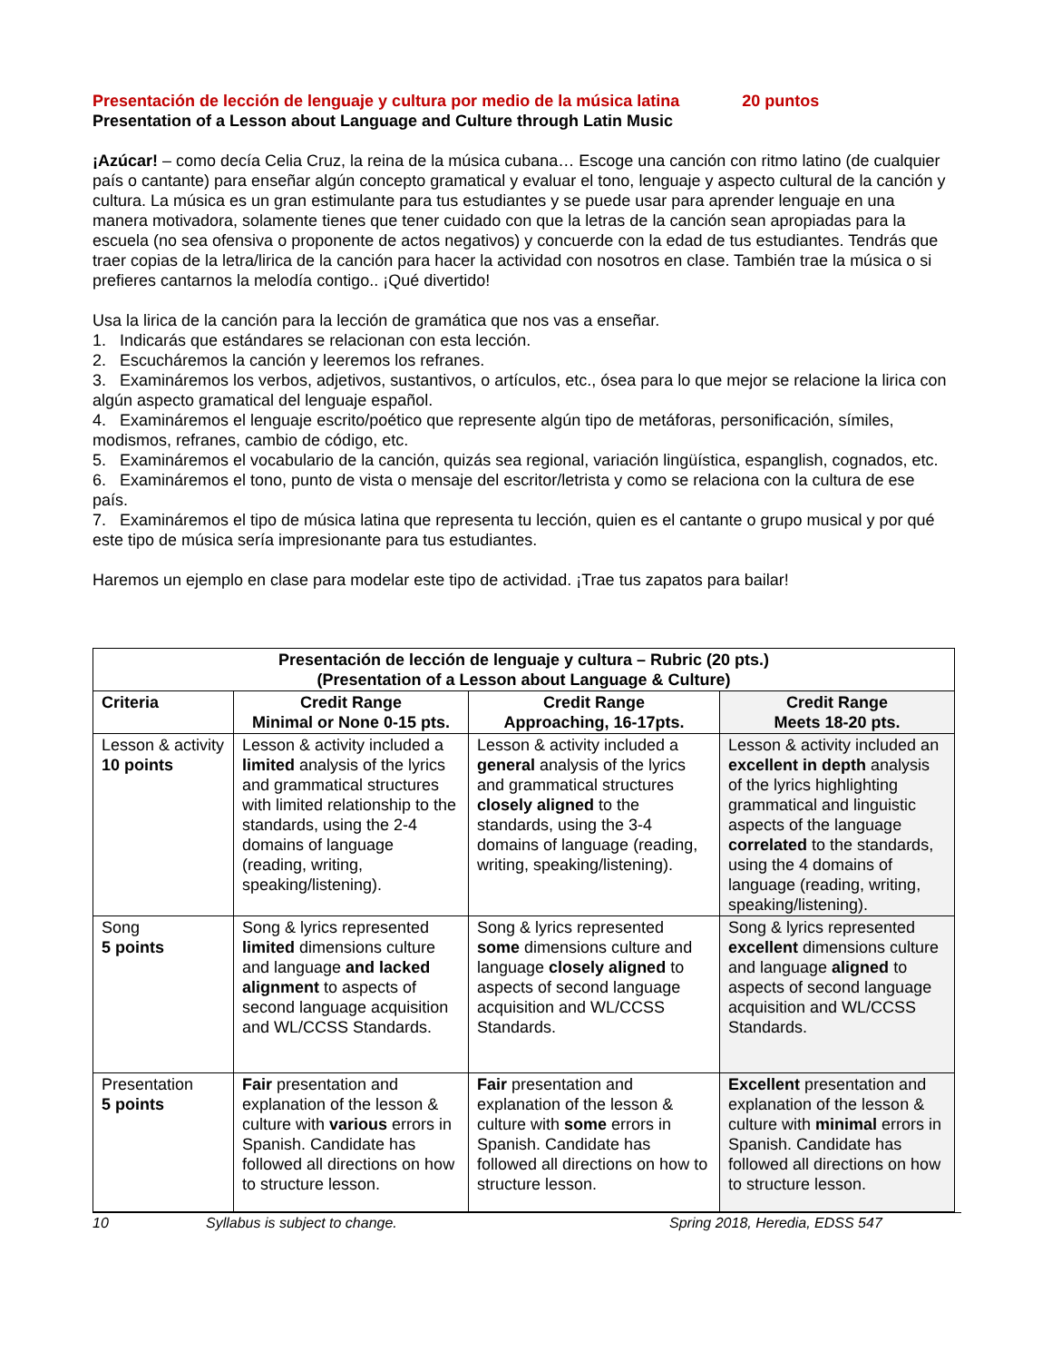Presentación de lección de lenguaje y cultura por medio de la música latina 20 puntos
Presentation of a Lesson about Language and Culture through Latin Music
¡Azúcar! – como decía Celia Cruz, la reina de la música cubana… Escoge una canción con ritmo latino (de cualquier país o cantante) para enseñar algún concepto gramatical y evaluar el tono, lenguaje y aspecto cultural de la canción y cultura. La música es un gran estimulante para tus estudiantes y se puede usar para aprender lenguaje en una manera motivadora, solamente tienes que tener cuidado con que la letras de la canción sean apropiadas para la escuela (no sea ofensiva o proponente de actos negativos) y concuerde con la edad de tus estudiantes. Tendrás que traer copias de la letra/lirica de la canción para hacer la actividad con nosotros en clase. También trae la música o si prefieres cantarnos la melodía contigo.. ¡Qué divertido!
Usa la lirica de la canción para la lección de gramática que nos vas a enseñar.
1. Indicarás que estándares se relacionan con esta lección.
2. Escucháremos la canción y leeremos los refranes.
3. Examináremos los verbos, adjetivos, sustantivos, o artículos, etc., ósea para lo que mejor se relacione la lirica con algún aspecto gramatical del lenguaje español.
4. Examináremos el lenguaje escrito/poético que represente algún tipo de metáforas, personificación, símiles, modismos, refranes, cambio de código, etc.
5. Examináremos el vocabulario de la canción, quizás sea regional, variación lingüística, espanglish, cognados, etc.
6. Examináremos el tono, punto de vista o mensaje del escritor/letrista y como se relaciona con la cultura de ese país.
7. Examináremos el tipo de música latina que representa tu lección, quien es el cantante o grupo musical y por qué este tipo de música sería impresionante para tus estudiantes.
Haremos un ejemplo en clase para modelar este tipo de actividad. ¡Trae tus zapatos para bailar!
| Presentación de lección de lenguaje y cultura – Rubric (20 pts.) (Presentation of a Lesson about Language & Culture) | | | |
| --- | --- | --- | --- |
| Criteria | Credit Range Minimal or None 0-15 pts. | Credit Range Approaching, 16-17pts. | Credit Range Meets 18-20 pts. |
| Lesson & activity 10 points | Lesson & activity included a limited analysis of the lyrics and grammatical structures with limited relationship to the standards, using the 2-4 domains of language (reading, writing, speaking/listening). | Lesson & activity included a general analysis of the lyrics and grammatical structures closely aligned to the standards, using the 3-4 domains of language (reading, writing, speaking/listening). | Lesson & activity included an excellent in depth analysis of the lyrics highlighting grammatical and linguistic aspects of the language correlated to the standards, using the 4 domains of language (reading, writing, speaking/listening). |
| Song 5 points | Song & lyrics represented limited dimensions culture and language and lacked alignment to aspects of second language acquisition and WL/CCSS Standards. | Song & lyrics represented some dimensions culture and language closely aligned to aspects of second language acquisition and WL/CCSS Standards. | Song & lyrics represented excellent dimensions culture and language aligned to aspects of second language acquisition and WL/CCSS Standards. |
| Presentation 5 points | Fair presentation and explanation of the lesson & culture with various errors in Spanish. Candidate has followed all directions on how to structure lesson. | Fair presentation and explanation of the lesson & culture with some errors in Spanish. Candidate has followed all directions on how to structure lesson. | Excellent presentation and explanation of the lesson & culture with minimal errors in Spanish. Candidate has followed all directions on how to structure lesson. |
10 Syllabus is subject to change. Spring 2018, Heredia, EDSS 547